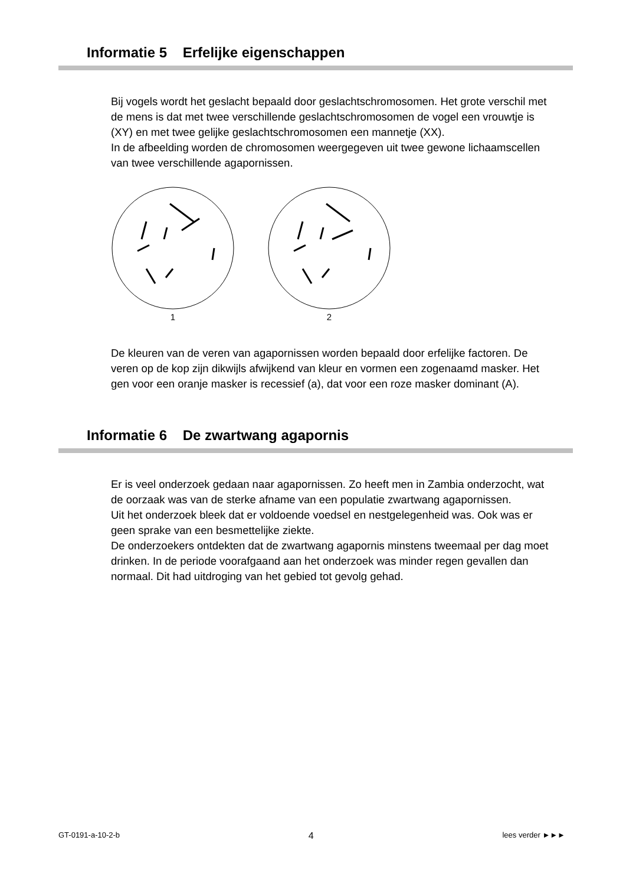Informatie 5 Erfelijke eigenschappen
Bij vogels wordt het geslacht bepaald door geslachtschromosomen. Het grote verschil met de mens is dat met twee verschillende geslachtschromosomen de vogel een vrouwtje is (XY) en met twee gelijke geslachtschromosomen een mannetje (XX).
In de afbeelding worden de chromosomen weergegeven uit twee gewone lichaamscellen van twee verschillende agapornissen.
1
2
De kleuren van de veren van agapornissen worden bepaald door erfelijke factoren. De veren op de kop zijn dikwijls afwijkend van kleur en vormen een zogenaamd masker. Het gen voor een oranje masker is recessief (a), dat voor een roze masker dominant (A).
Informatie 6 De zwartwang agapornis
Er is veel onderzoek gedaan naar agapornissen. Zo heeft men in Zambia onderzocht, wat de oorzaak was van de sterke afname van een populatie zwartwang agapornissen.
Uit het onderzoek bleek dat er voldoende voedsel en nestgelegenheid was. Ook was er geen sprake van een besmettelijke ziekte.
De onderzoekers ontdekten dat de zwartwang agapornis minstens tweemaal per dag moet drinken. In de periode voorafgaand aan het onderzoek was minder regen gevallen dan normaal. Dit had uitdroging van het gebied tot gevolg gehad.
GT-0191-a-10-2-b 4 lees verder ►►►